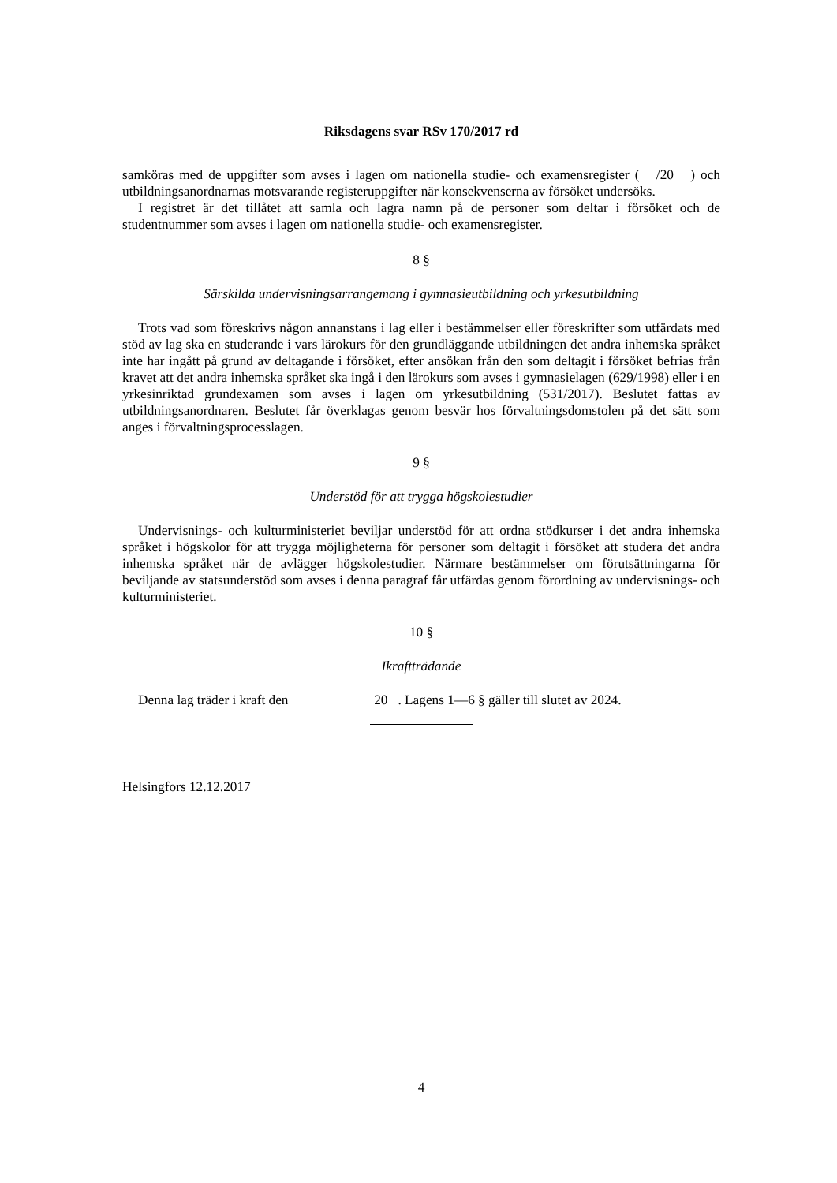Riksdagens svar RSv 170/2017 rd
samköras med de uppgifter som avses i lagen om nationella studie- och examensregister ( /20 ) och utbildningsanordnarnas motsvarande registeruppgifter när konsekvenserna av försöket undersöks.
I registret är det tillåtet att samla och lagra namn på de personer som deltar i försöket och de studentnummer som avses i lagen om nationella studie- och examensregister.
8 §
Särskilda undervisningsarrangemang i gymnasieutbildning och yrkesutbildning
Trots vad som föreskrivs någon annanstans i lag eller i bestämmelser eller föreskrifter som utfärdats med stöd av lag ska en studerande i vars lärokurs för den grundläggande utbildningen det andra inhemska språket inte har ingått på grund av deltagande i försöket, efter ansökan från den som deltagit i försöket befrias från kravet att det andra inhemska språket ska ingå i den lärokurs som avses i gymnasielagen (629/1998) eller i en yrkesinriktad grundexamen som avses i lagen om yrkesutbildning (531/2017). Beslutet fattas av utbildningsanordnaren. Beslutet får överklagas genom besvär hos förvaltningsdomstolen på det sätt som anges i förvaltningsprocesslagen.
9 §
Understöd för att trygga högskolestudier
Undervisnings- och kulturministeriet beviljar understöd för att ordna stödkurser i det andra inhemska språket i högskolor för att trygga möjligheterna för personer som deltagit i försöket att studera det andra inhemska språket när de avlägger högskolestudier. Närmare bestämmelser om förutsättningarna för beviljande av statsunderstöd som avses i denna paragraf får utfärdas genom förordning av undervisnings- och kulturministeriet.
10 §
Ikraftträdande
Denna lag träder i kraft den 20 . Lagens 1—6 § gäller till slutet av 2024.
Helsingfors 12.12.2017
4